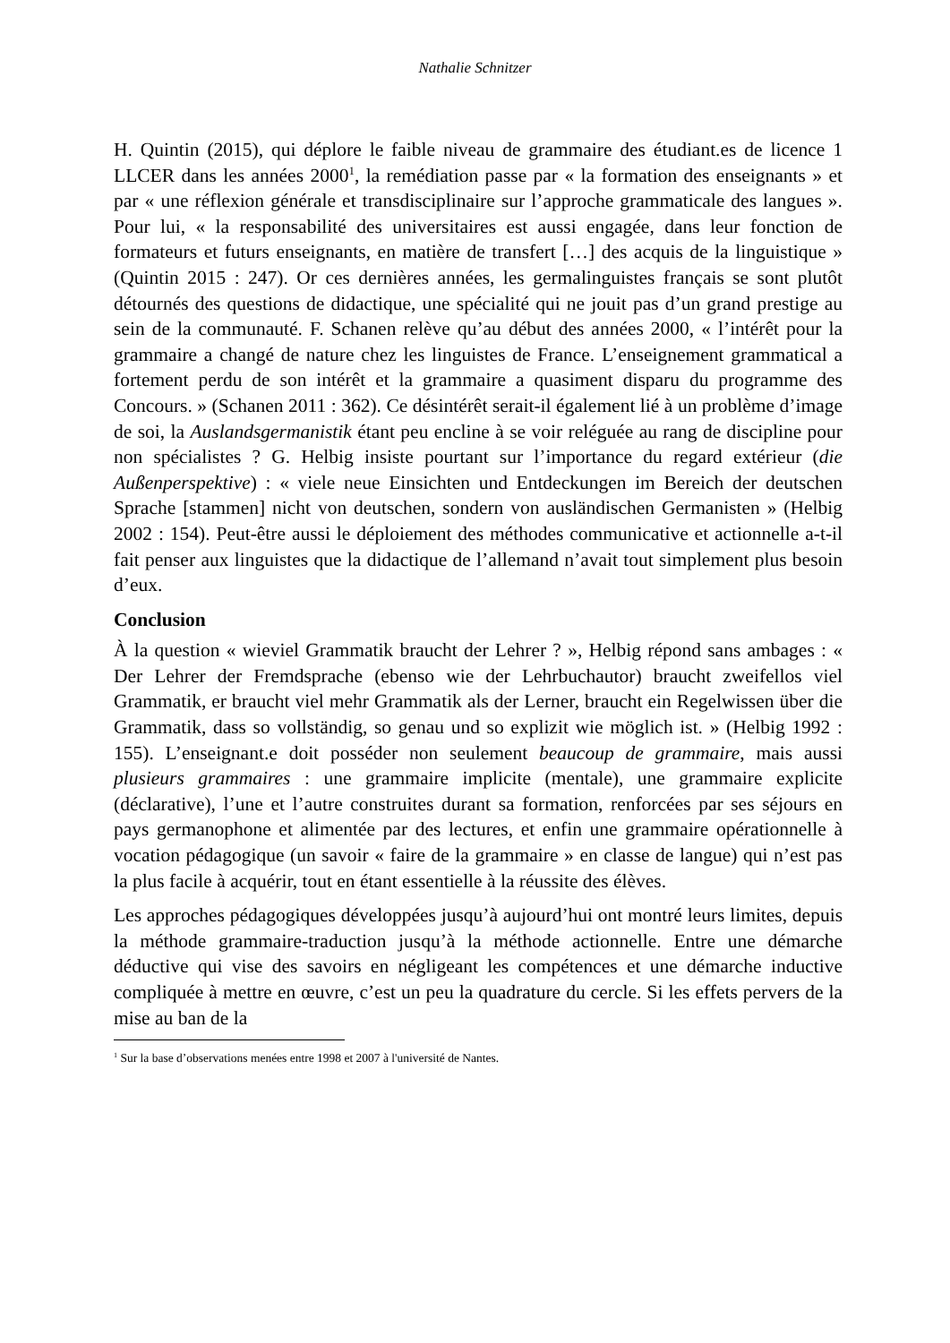Nathalie Schnitzer
H. Quintin (2015), qui déplore le faible niveau de grammaire des étudiant.es de licence 1 LLCER dans les années 2000<sup>1</sup>, la remédiation passe par « la formation des enseignants » et par « une réflexion générale et transdisciplinaire sur l’approche grammaticale des langues ». Pour lui, « la responsabilité des universitaires est aussi engagée, dans leur fonction de formateurs et futurs enseignants, en matière de transfert […] des acquis de la linguistique » (Quintin 2015 : 247). Or ces dernières années, les germalinguistes français se sont plutôt détournés des questions de didactique, une spécialité qui ne jouit pas d’un grand prestige au sein de la communauté. F. Schanen relève qu’au début des années 2000, « l’intérêt pour la grammaire a changé de nature chez les linguistes de France. L’enseignement grammatical a fortement perdu de son intérêt et la grammaire a quasiment disparu du programme des Concours. » (Schanen 2011 : 362). Ce désintérêt serait-il également lié à un problème d’image de soi, la Auslandsgermanistik étant peu encline à se voir reléguée au rang de discipline pour non spécialistes ? G. Helbig insiste pourtant sur l’importance du regard extérieur (die Außenperspektive) : « viele neue Einsichten und Entdeckungen im Bereich der deutschen Sprache [stammen] nicht von deutschen, sondern von ausländischen Germanisten » (Helbig 2002 : 154). Peut-être aussi le déploiement des méthodes communicative et actionnelle a-t-il fait penser aux linguistes que la didactique de l’allemand n’avait tout simplement plus besoin d’eux.
Conclusion
À la question « wieviel Grammatik braucht der Lehrer ? », Helbig répond sans ambages : « Der Lehrer der Fremdsprache (ebenso wie der Lehrbuchautor) braucht zweifellos viel Grammatik, er braucht viel mehr Grammatik als der Lerner, braucht ein Regelwissen über die Grammatik, dass so vollständig, so genau und so explizit wie möglich ist. » (Helbig 1992 : 155). L’enseignant.e doit posséder non seulement beaucoup de grammaire, mais aussi plusieurs grammaires : une grammaire implicite (mentale), une grammaire explicite (déclarative), l’une et l’autre construites durant sa formation, renforcées par ses séjours en pays germanophone et alimentée par des lectures, et enfin une grammaire opérationnelle à vocation pédagogique (un savoir « faire de la grammaire » en classe de langue) qui n’est pas la plus facile à acquérir, tout en étant essentielle à la réussite des élèves.
Les approches pédagogiques développées jusqu’à aujourd’hui ont montré leurs limites, depuis la méthode grammaire-traduction jusqu’à la méthode actionnelle. Entre une démarche déductive qui vise des savoirs en négligeant les compétences et une démarche inductive compliquée à mettre en œuvre, c’est un peu la quadrature du cercle. Si les effets pervers de la mise au ban de la
<sup>1</sup> Sur la base d’observations menées entre 1998 et 2007 à l'université de Nantes.